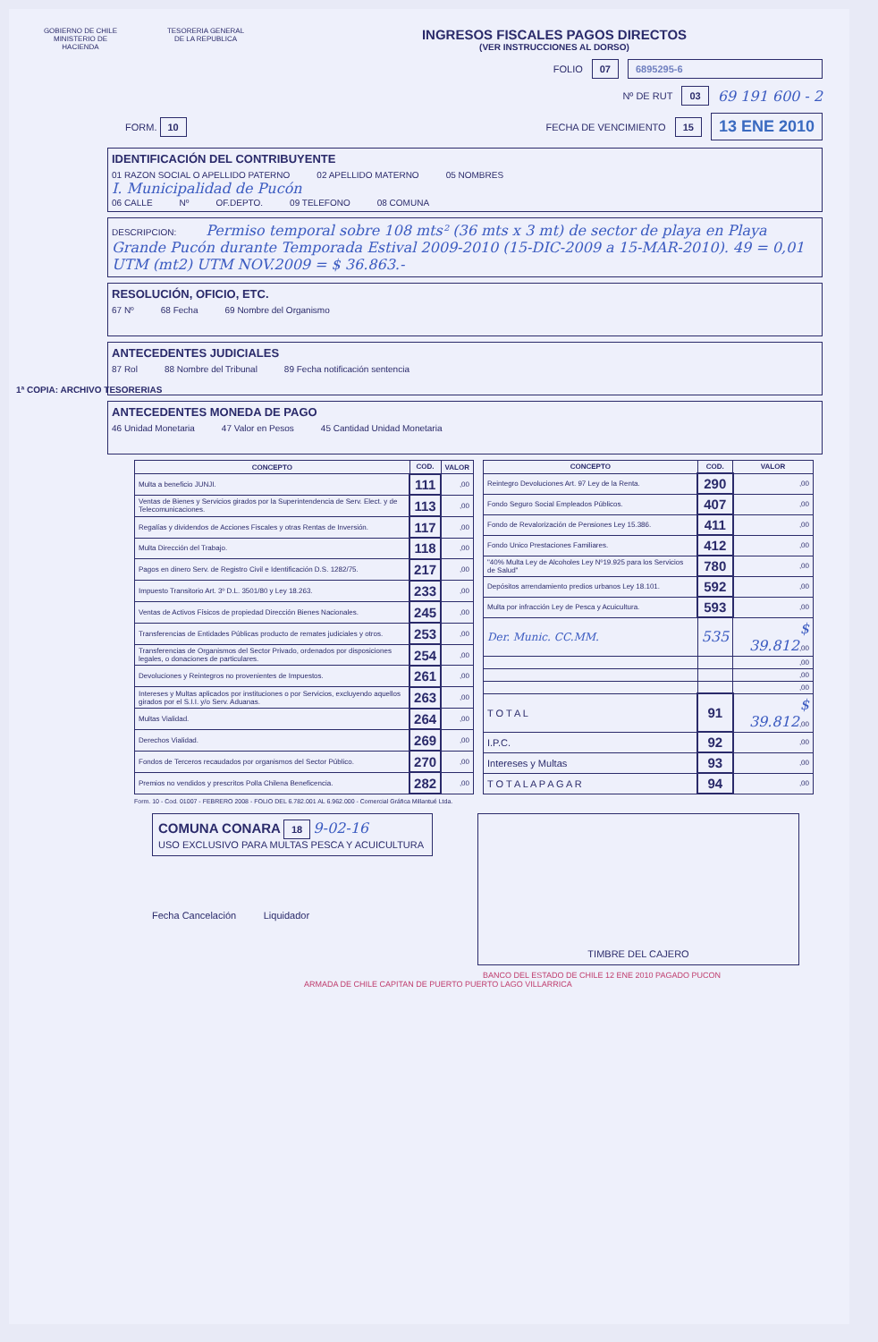GOBIERNO DE CHILE
MINISTERIO DE HACIENDA
TESORERIA GENERAL
DE LA REPUBLICA
INGRESOS FISCALES PAGOS DIRECTOS
(VER INSTRUCCIONES AL DORSO)
FOLIO 07 6895295-6
Nº DE RUT 03 69 191 600 - 2
FORM. 10 FECHA DE VENCIMIENTO 15 13 ENE 2010
1ª COPIA: ARCHIVO TESORERIAS
IDENTIFICACIÓN DEL CONTRIBUYENTE
01 RAZON SOCIAL O APELLIDO PATERNO 02 APELLIDO MATERNO 05 NOMBRES
I. Municipalidad de Pucón
06 CALLE Nº OF.DEPTO. 09 TELEFONO 08 COMUNA
DESCRIPCION: Permiso temporal sobre 108 mts² (36 mts x 3 mt) de sector de playa en Playa Grande Pucón durante Temporada Estival 2009-2010 (15-DIC-2009 a 15-MAR-2010). 49 = 0,01 UTM (mt2) UTM NOV.2009 = $ 36.863.-
RESOLUCIÓN, OFICIO, ETC.
67 Nº 68 Fecha 69 Nombre del Organismo
ANTECEDENTES JUDICIALES
87 Rol 88 Nombre del Tribunal 89 Fecha notificación sentencia
ANTECEDENTES MONEDA DE PAGO
46 Unidad Monetaria 47 Valor en Pesos 45 Cantidad Unidad Monetaria
| CONCEPTO | COD. | VALOR |
| --- | --- | --- |
| Multa a beneficio JUNJI. | 111 | ,00 |
| Ventas de Bienes y Servicios girados por la Superintendencia de Serv. Elect. y de Telecomunicaciones. | 113 | ,00 |
| Regalías y dividendos de Acciones Fiscales y otras Rentas de Inversión. | 117 | ,00 |
| Multa Dirección del Trabajo. | 118 | ,00 |
| Pagos en dinero Serv. de Registro Civil e Identificación D.S. 1282/75. | 217 | ,00 |
| Impuesto Transitorio Art. 3º D.L. 3501/80 y Ley 18.263. | 233 | ,00 |
| Ventas de Activos Físicos de propiedad Dirección Bienes Nacionales. | 245 | ,00 |
| Transferencias de Entidades Públicas producto de remates judiciales y otros. | 253 | ,00 |
| Transferencias de Organismos del Sector Privado, ordenados por disposiciones legales, o donaciones de particulares. | 254 | ,00 |
| Devoluciones y Reintegros no provenientes de Impuestos. | 261 | ,00 |
| Intereses y Multas aplicados por instituciones o por Servicios, excluyendo aquellos girados por el S.I.I. y/o Serv. Aduanas. | 263 | ,00 |
| Multas Vialidad. | 264 | ,00 |
| Derechos Vialidad. | 269 | ,00 |
| Fondos de Terceros recaudados por organismos del Sector Público. | 270 | ,00 |
| Premios no vendidos y prescritos Polla Chilena Beneficencia. | 282 | ,00 |
| CONCEPTO | COD. | VALOR |
| --- | --- | --- |
| Reintegro Devoluciones Art. 97 Ley de la Renta. | 290 | ,00 |
| Fondo Seguro Social Empleados Públicos. | 407 | ,00 |
| Fondo de Revalorización de Pensiones Ley 15.386. | 411 | ,00 |
| Fondo Unico Prestaciones Familiares. | 412 | ,00 |
| "40% Multa Ley de Alcoholes Ley Nº19.925 para los Servicios de Salud" | 780 | ,00 |
| Depósitos arrendamiento predios urbanos Ley 18.101. | 592 | ,00 |
| Multa por infracción Ley de Pesca y Acuicultura. | 593 | ,00 |
| Der. Munic. CC.MM. | 535 | $ 39.812 ,00 |
| | | ,00 |
| | | ,00 |
| | | ,00 |
| T O T A L | 91 | $ 39.812 ,00 |
| I.P.C. | 92 | ,00 |
| Intereses y Multas | 93 | ,00 |
| T O T A L A P A G A R | 94 | ,00 |
Form. 10 - Cod. 01007 - FEBRERO 2008 - FOLIO DEL 6.782.001 AL 6.962.000 - Comercial Gráfica Millantué Ltda.
COMUNA CONARA 18 9-02-16
USO EXCLUSIVO PARA MULTAS PESCA Y ACUICULTURA
Fecha Cancelación Liquidador
TIMBRE DEL CAJERO
BANCO DEL ESTADO DE CHILE 12 ENE 2010 PAGADO PUCON
ARMADA DE CHILE CAPITAN DE PUERTO PUERTO LAGO VILLARRICA